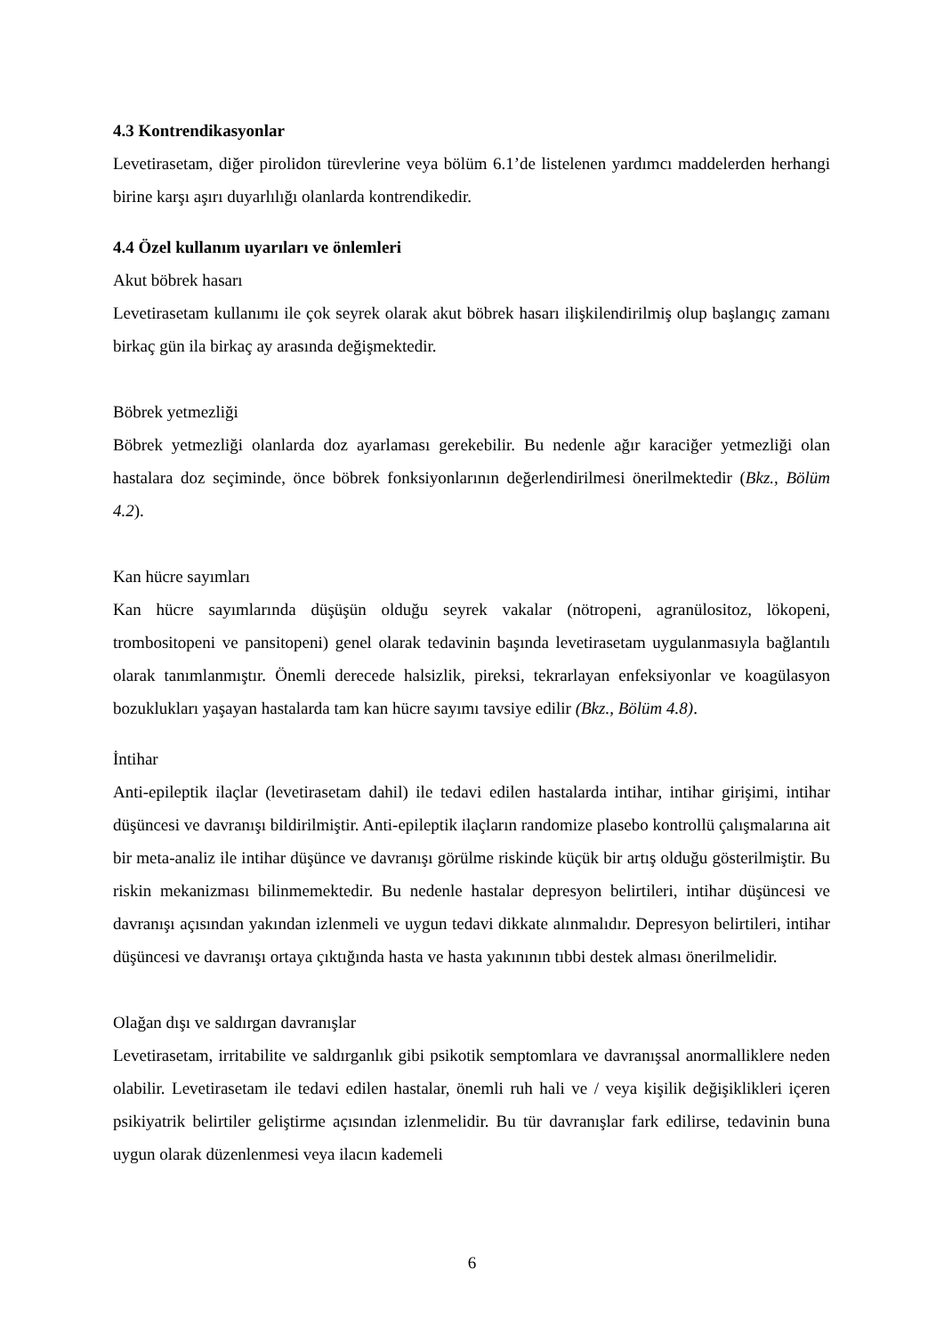4.3 Kontrendikasyonlar
Levetirasetam, diğer pirolidon türevlerine veya bölüm 6.1’de listelenen yardımcı maddelerden herhangi birine karşı aşırı duyarlılığı olanlarda kontrendikedir.
4.4 Özel kullanım uyarıları ve önlemleri
Akut böbrek hasarı
Levetirasetam kullanımı ile çok seyrek olarak akut böbrek hasarı ilişkilendirilmiş olup başlangıç zamanı birkaç gün ila birkaç ay arasında değişmektedir.
Böbrek yetmezliği
Böbrek yetmezliği olanlarda doz ayarlaması gerekebilir. Bu nedenle ağır karaciğer yetmezliği olan hastalara doz seçiminde, önce böbrek fonksiyonlarının değerlendirilmesi önerilmektedir (Bkz., Bölüm 4.2).
Kan hücre sayımları
Kan hücre sayımlarında düşüşün olduğu seyrek vakalar (nötropeni, agranülositoz, lökopeni, trombositopeni ve pansitopeni) genel olarak tedavinin başında levetirasetam uygulanmasıyla bağlantılı olarak tanımlanmıştır. Önemli derecede halsizlik, pireksi, tekrarlayan enfeksiyonlar ve koagülasyon bozuklukları yaşayan hastalarda tam kan hücre sayımı tavsiye edilir (Bkz., Bölüm 4.8).
İntihar
Anti-epileptik ilaçlar (levetirasetam dahil) ile tedavi edilen hastalarda intihar, intihar girişimi, intihar düşüncesi ve davranışı bildirilmiştir. Anti-epileptik ilaçların randomize plasebo kontrollü çalışmalarına ait bir meta-analiz ile intihar düşünce ve davranışı görülme riskinde küçük bir artış olduğu gösterilmiştir. Bu riskin mekanizması bilinmemektedir. Bu nedenle hastalar depresyon belirtileri, intihar düşüncesi ve davranışı açısından yakından izlenmeli ve uygun tedavi dikkate alınmalıdır. Depresyon belirtileri, intihar düşüncesi ve davranışı ortaya çıktığında hasta ve hasta yakınının tıbbi destek alması önerilmelidir.
Olağan dışı ve saldırgan davranışlar
Levetirasetam, irritabilite ve saldırganlık gibi psikotik semptomlara ve davranışsal anormalliklere neden olabilir. Levetirasetam ile tedavi edilen hastalar, önemli ruh hali ve / veya kişilik değişiklikleri içeren psikiyatrik belirtiler geliştirme açısından izlenmelidir. Bu tür davranışlar fark edilirse, tedavinin buna uygun olarak düzenlenmesi veya ilacın kademeli
6